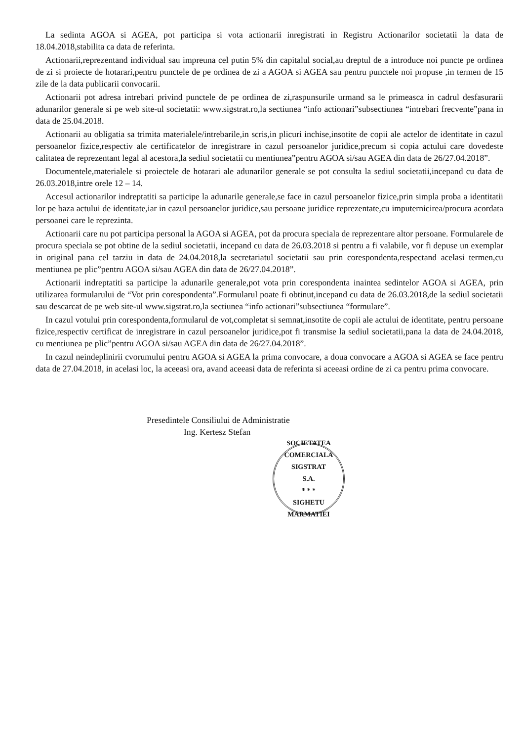La sedinta AGOA si AGEA, pot participa si vota actionarii inregistrati in Registru Actionarilor societatii la data de 18.04.2018,stabilita ca data de referinta.
Actionarii,reprezentand individual sau impreuna cel putin 5% din capitalul social,au dreptul de a introduce noi puncte pe ordinea de zi si proiecte de hotarari,pentru punctele de pe ordinea de zi a AGOA si AGEA sau pentru punctele noi propuse ,in termen de 15 zile de la data publicarii convocarii.
Actionarii pot adresa intrebari privind punctele de pe ordinea de zi,raspunsurile urmand sa le primeasca in cadrul desfasurarii adunarilor generale si pe web site-ul societatii: www.sigstrat.ro,la sectiunea “info actionari”subsectiunea “intrebari frecvente”pana in data de 25.04.2018.
Actionarii au obligatia sa trimita materialele/intrebarile,in scris,in plicuri inchise,insotite de copii ale actelor de identitate in cazul persoanelor fizice,respectiv ale certificatelor de inregistrare in cazul persoanelor juridice,precum si copia actului care dovedeste calitatea de reprezentant legal al acestora,la sediul societatii cu mentiunea”pentru AGOA si/sau AGEA din data de 26/27.04.2018”.
Documentele,materialele si proiectele de hotarari ale adunarilor generale se pot consulta la sediul societatii,incepand cu data de 26.03.2018,intre orele 12 – 14.
Accesul actionarilor indreptatiti sa participe la adunarile generale,se face in cazul persoanelor fizice,prin simpla proba a identitatii lor pe baza actului de identitate,iar in cazul persoanelor juridice,sau persoane juridice reprezentate,cu imputernicirea/procura acordata persoanei care le reprezinta.
Actionarii care nu pot participa personal la AGOA si AGEA, pot da procura speciala de reprezentare altor persoane. Formularele de procura speciala se pot obtine de la sediul societatii, incepand cu data de 26.03.2018 si pentru a fi valabile, vor fi depuse un exemplar in original pana cel tarziu in data de 24.04.2018,la secretariatul societatii sau prin corespondenta,respectand acelasi termen,cu mentiunea pe plic”pentru AGOA si/sau AGEA din data de 26/27.04.2018”.
Actionarii indreptatiti sa participe la adunarile generale,pot vota prin corespondenta inaintea sedintelor AGOA si AGEA, prin utilizarea formularului de “Vot prin corespondenta”.Formularul poate fi obtinut,incepand cu data de 26.03.2018,de la sediul societatii sau descarcat de pe web site-ul www.sigstrat.ro,la sectiunea “info actionari”subsectiunea “formulare”.
In cazul votului prin corespondenta,formularul de vot,completat si semnat,insotite de copii ale actului de identitate, pentru persoane fizice,respectiv certificat de inregistrare in cazul persoanelor juridice,pot fi transmise la sediul societatii,pana la data de 24.04.2018, cu mentiunea pe plic”pentru AGOA si/sau AGEA din data de 26/27.04.2018”.
In cazul neindeplinirii cvorumului pentru AGOA si AGEA la prima convocare, a doua convocare a AGOA si AGEA se face pentru data de 27.04.2018, in acelasi loc, la aceeasi ora, avand aceeasi data de referinta si aceeasi ordine de zi ca pentru prima convocare.
Presedintele Consiliului de Administratie
Ing. Kertesz Stefan
SOCIETATEA COMERCIALA
SIGSTRAT
S.A.
* * *
SIGHETU MARMATIEI